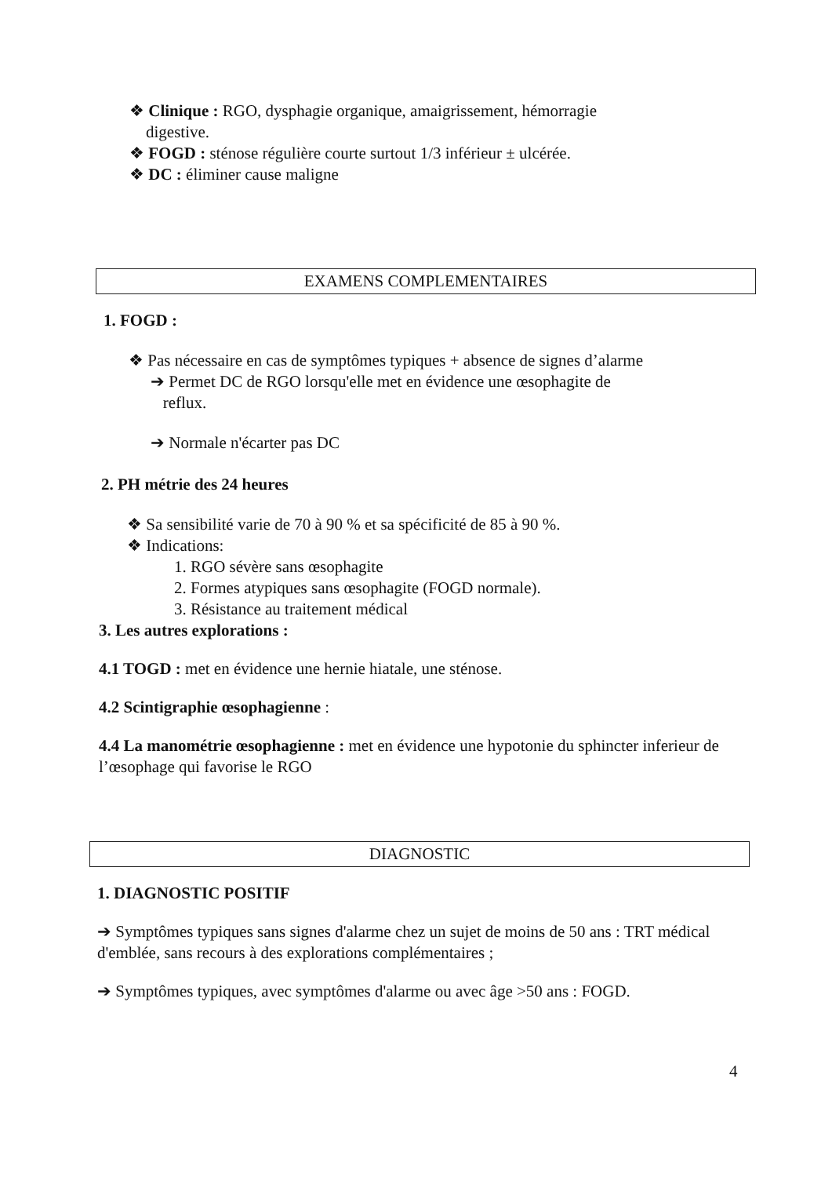❖ Clinique : RGO, dysphagie organique, amaigrissement, hémorragie
digestive.
❖ FOGD : sténose régulière courte surtout 1/3 inférieur ± ulcérée.
❖ DC : éliminer cause maligne
EXAMENS COMPLEMENTAIRES
1. FOGD :
❖ Pas nécessaire en cas de symptômes typiques + absence de signes d’alarme
➔ Permet DC de RGO lorsqu'elle met en évidence une œsophagite de
reflux.
➔ Normale n'écarter pas DC
2. PH métrie des 24 heures
❖ Sa sensibilité varie de 70 à 90 % et sa spécificité de 85 à 90 %.
❖ Indications:
1. RGO sévère sans œsophagite
2. Formes atypiques sans œsophagite (FOGD normale).
3. Résistance au traitement médical
3. Les autres explorations :
4.1 TOGD : met en évidence une hernie hiatale, une sténose.
4.2 Scintigraphie œsophagienne :
4.4 La manométrie œsophagienne : met en évidence une hypotonie du sphincter inferieur de l’œsophage qui favorise le RGO
DIAGNOSTIC
1. DIAGNOSTIC POSITIF
➔ Symptômes typiques sans signes d'alarme chez un sujet de moins de 50 ans : TRT médical d'emblée, sans recours à des explorations complémentaires ;
➔ Symptômes typiques, avec symptômes d'alarme ou avec âge >50 ans : FOGD.
4